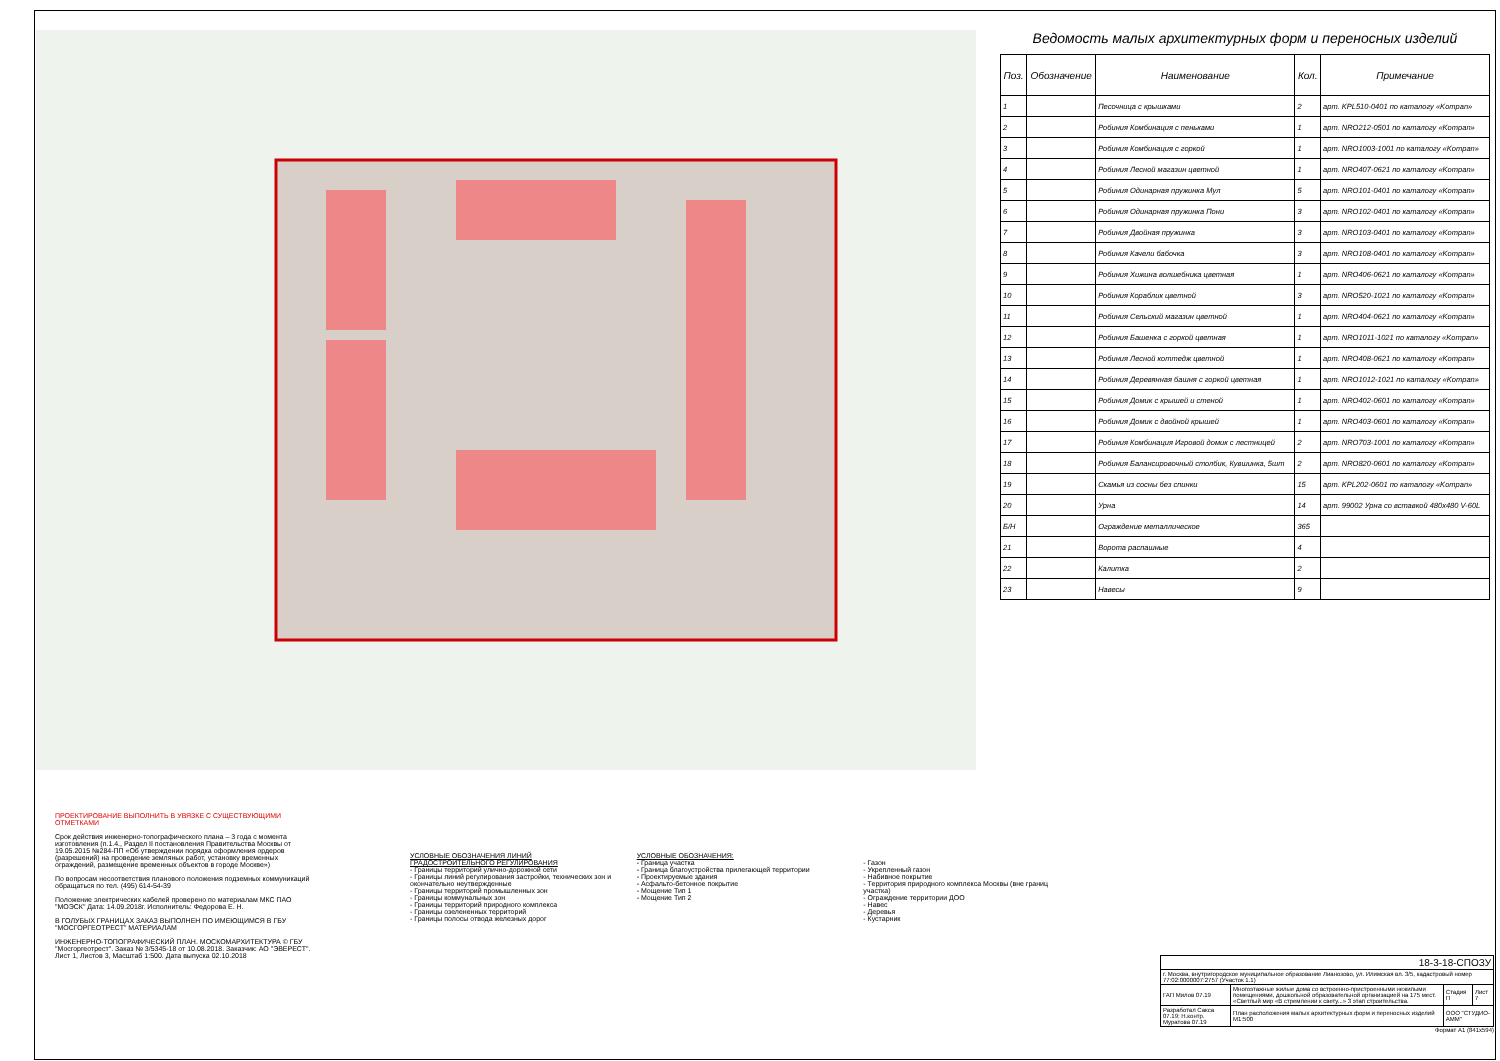Ведомость малых архитектурных форм и переносных изделий
| Поз. | Обозначение | Наименование | Кол. | Примечание |
| --- | --- | --- | --- | --- |
| 1 | | Песочница с крышками | 2 | арт. KPL510-0401 по каталогу «Kompan» |
| 2 | | Робиния Комбинация с пеньками | 1 | арт. NRO212-0501 по каталогу «Kompan» |
| 3 | | Робиния Комбинация с горкой | 1 | арт. NRO1003-1001 по каталогу «Kompan» |
| 4 | | Робиния Лесной магазин цветной | 1 | арт. NRO407-0621 по каталогу «Kompan» |
| 5 | | Робиния Одинарная пружинка Мул | 5 | арт. NRO101-0401 по каталогу «Kompan» |
| 6 | | Робиния Одинарная пружинка Пони | 3 | арт. NRO102-0401 по каталогу «Kompan» |
| 7 | | Робиния Двойная пружинка | 3 | арт. NRO103-0401 по каталогу «Kompan» |
| 8 | | Робиния Качели бабочка | 3 | арт. NRO108-0401 по каталогу «Kompan» |
| 9 | | Робиния Хижина волшебника цветная | 1 | арт. NRO406-0621 по каталогу «Kompan» |
| 10 | | Робиния Кораблик цветной | 3 | арт. NRO520-1021 по каталогу «Kompan» |
| 11 | | Робиния Сельский магазин цветной | 1 | арт. NRO404-0621 по каталогу «Kompan» |
| 12 | | Робиния Башенка с горкой цветная | 1 | арт. NRO1011-1021 по каталогу «Kompan» |
| 13 | | Робиния Лесной коттедж цветной | 1 | арт. NRO408-0621 по каталогу «Kompan» |
| 14 | | Робиния Деревянная башня с горкой цветная | 1 | арт. NRO1012-1021 по каталогу «Kompan» |
| 15 | | Робиния Домик с крышей и стеной | 1 | арт. NRO402-0601 по каталогу «Kompan» |
| 16 | | Робиния Домик с двойной крышей | 1 | арт. NRO403-0601 по каталогу «Kompan» |
| 17 | | Робиния Комбинация Игровой домик с лестницей | 2 | арт. NRO703-1001 по каталогу «Kompan» |
| 18 | | Робиния Балансировочный столбик, Кувшинка, 5шт | 2 | арт. NRO820-0601 по каталогу «Kompan» |
| 19 | | Скамья из сосны без спинки | 15 | арт. KPL202-0601 по каталогу «Kompan» |
| 20 | | Урна | 14 | арт. 99002 Урна со вставкой 480х480 V-60L |
| Б/Н | | Ограждение металлическое | 365 | |
| 21 | | Ворота распашные | 4 | |
| 22 | | Калитка | 2 | |
| 23 | | Навесы | 9 | |
ПРОЕКТИРОВАНИЕ ВЫПОЛНИТЬ В УВЯЗКЕ С СУЩЕСТВУЮЩИМИ ОТМЕТКАМИ
Срок действия инженерно-топографического плана – 3 года с момента изготовления (п.1.4., Раздел II постановления Правительства Москвы от 19.05.2015 №284-ПП «Об утверждении порядка оформления ордеров (разрешений) на проведение земляных работ, установку временных ограждений, размещение временных объектов в городе Москве»)
По вопросам несоответствия планового положения подземных коммуникаций обращаться по тел. (495) 614-54-39
Положение электрических кабелей проверено по материалам МКС ПАО "МОЭСК" Дата: 14.09.2018г. Исполнитель: Федорова Е. Н.
В ГОЛУБЫХ ГРАНИЦАХ ЗАКАЗ ВЫПОЛНЕН ПО ИМЕЮЩИМСЯ В ГБУ "МОСГОРГЕОТРЕСТ" МАТЕРИАЛАМ
ИНЖЕНЕРНО-ТОПОГРАФИЧЕСКИЙ ПЛАН. МОСКОМАРХИТЕКТУРА © ГБУ "Мосгоргеотрест". Заказ № 3/5345-18 от 10.08.2018. Заказчик: АО "ЭВЕРЕСТ". Лист 1, Листов 3, Масштаб 1:500. Дата выпуска 02.10.2018
УСЛОВНЫЕ ОБОЗНАЧЕНИЯ ЛИНИЙ ГРАДОСТРОИТЕЛЬНОГО РЕГУЛИРОВАНИЯ
- Границы территорий улично-дорожной сети
- Границы линий регулирования застройки, технических зон и окончательно неутвержденные
- Границы территорий промышленных зон
- Границы коммунальных зон
- Границы территорий природного комплекса
- Границы озелененных территорий
- Границы полосы отвода железных дорог
УСЛОВНЫЕ ОБОЗНАЧЕНИЯ:
- Граница участка
- Граница благоустройства прилегающей территории
- Проектируемые здания
- Асфальто-бетонное покрытие
- Мощение Тип 1
- Мощение Тип 2
- Газон
- Укрепленный газон
- Набивное покрытие
- Территория природного комплекса Москвы (вне границ участка)
- Ограждение территории ДОО
- Навес
- Деревья
- Кустарник
| 18-3-18-СПОЗУ | | | |
| г. Москва, внутригородское муниципальное образование Лианозово, ул. Илимская вл. 3/5, кадастровый номер 77:02:0000007:2757 (Участок 1.1) | | | |
| ГАП Милов 07.19 | Многоэтажные жилые дома со встроенно-пристроенными нежилыми помещениями, дошкольной образовательной организацией на 175 мест. «Светлый мир «В стремлении к свету...» 3 этап строительства. | Стадия П | Лист 7 |
| Разработал Сакса 07.19; Н.контр. Муратова 07.19 | План расположения малых архитектурных форм и переносных изделий М1:500 | ООО "СТУДИО-АММ" | |
Формат А1 (841х594)